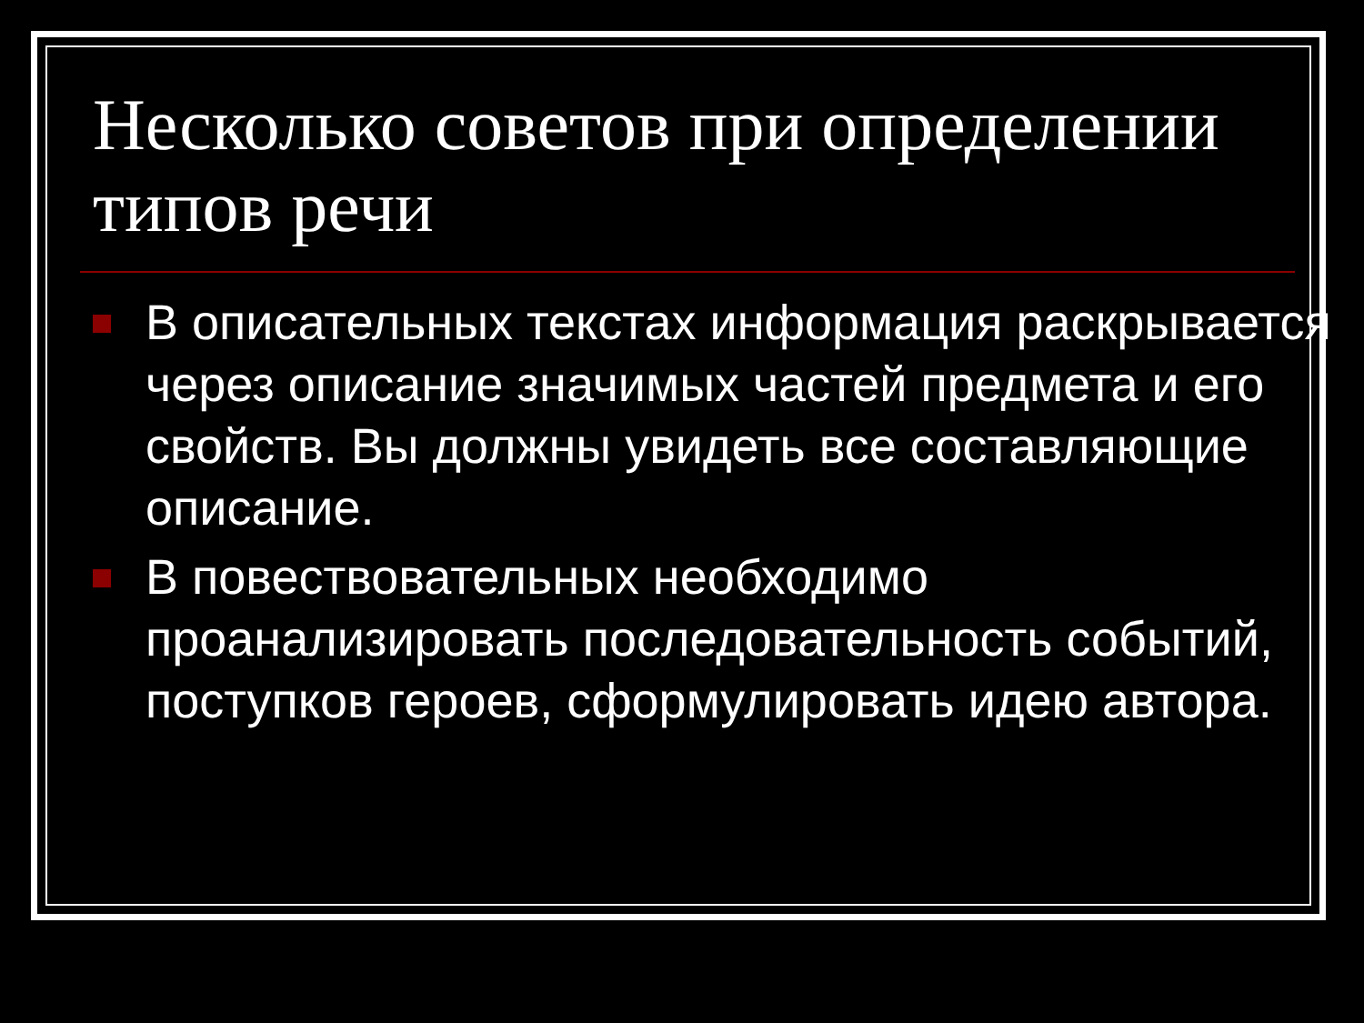Несколько советов при определении типов речи
В описательных текстах информация раскрывается через описание значимых частей предмета и его свойств. Вы должны увидеть все составляющие описание.
В повествовательных необходимо проанализировать последовательность событий, поступков героев, сформулировать идею автора.